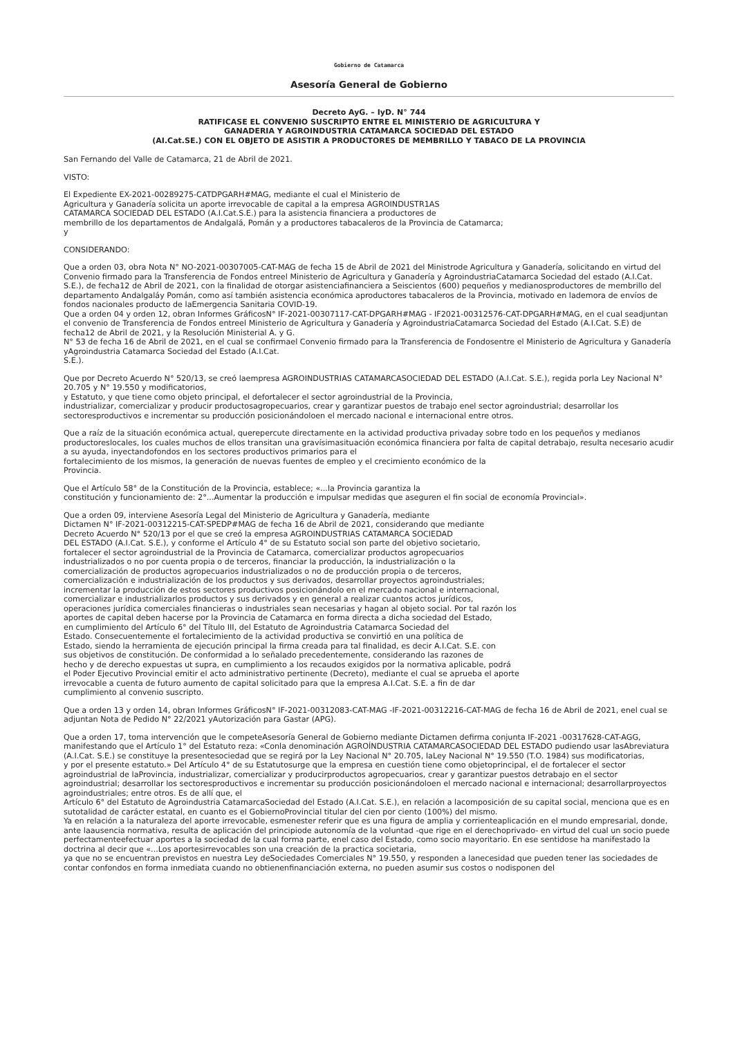Gobierno de Catamarca
Asesoría General de Gobierno
Decreto AyG. – IyD. N° 744
RATIFICASE EL CONVENIO SUSCRIPTO ENTRE EL MINISTERIO DE AGRICULTURA Y
GANADERIA Y AGROINDUSTRIA CATAMARCA SOCIEDAD DEL ESTADO
(AI.Cat.SE.) CON EL OBJETO DE ASISTIR A PRODUCTORES DE MEMBRILLO Y TABACO DE LA PROVINCIA
San Fernando del Valle de Catamarca, 21 de Abril de 2021.
VISTO:
El Expediente EX-2021-00289275-CATDPGARH#MAG, mediante el cual el Ministerio de
Agricultura y Ganadería solicita un aporte irrevocable de capital a la empresa AGROINDUSTR1AS
CATAMARCA SOCIEDAD DEL ESTADO (A.I.Cat.S.E.) para la asistencia financiera a productores de
membrillo de los departamentos de Andalgalá, Pomán y a productores tabacaleros de la Provincia de Catamarca;
y
CONSIDERANDO:
Que a orden 03, obra Nota N° NO-2021-00307005-CAT-MAG de fecha 15 de Abril de 2021 del Ministrode Agricultura y Ganadería, solicitando en virtud del
Convenio firmado para la Transferencia de Fondos entreel Ministerio de Agricultura y Ganadería y AgroindustriaCatamarca Sociedad del estado (A.I.Cat. S.E.), de fecha12 de Abril de 2021, con la finalidad de otorgar asistenciafinanciera a Seiscientos (600) pequeños y medianosproductores de membrillo del departamento Andalgaláy Pomán, como así también asistencia económica aproductores tabacaleros de la Provincia, motivado en lademora de envíos de fondos nacionales producto de laEmergencia Sanitaria COVID-19.
Que a orden 04 y orden 12, obran Informes GráficosN° IF-2021-00307117-CAT-DPGARH#MAG - IF2021-00312576-CAT-DPGARH#MAG, en el cual seadjuntan el convenio de Transferencia de Fondos entreel Ministerio de Agricultura y Ganadería y AgroindustriaCatamarca Sociedad del Estado (A.I.Cat. S.E) de fecha12 de Abril de 2021, y la Resolución Ministerial A. y G.
N° 53 de fecha 16 de Abril de 2021, en el cual se confirmael Convenio firmado para la Transferencia de Fondosentre el Ministerio de Agricultura y Ganadería yAgroindustria Catamarca Sociedad del Estado (A.I.Cat.
S.E.).
Que por Decreto Acuerdo N° 520/13, se creó laempresa AGROINDUSTRIAS CATAMARCASOCIEDAD DEL ESTADO (A.I.Cat. S.E.), regida porla Ley Nacional N° 20.705 y N° 19.550 y modificatorios,
y Estatuto, y que tiene como objeto principal, el defortalecer el sector agroindustrial de la Provincia,
industrializar, comercializar y producir productosagropecuarios, crear y garantizar puestos de trabajo enel sector agroindustrial; desarrollar los sectoresproductivos e incrementar su producción posicionándoloen el mercado nacional e internacional entre otros.
Que a raíz de la situación económica actual, querepercute directamente en la actividad productiva privaday sobre todo en los pequeños y medianos productoreslocales, los cuales muchos de ellos transitan una gravísimasituación económica financiera por falta de capital detrabajo, resulta necesario acudir a su ayuda, inyectandofondos en los sectores productivos primarios para el
fortalecimiento de los mismos, la generación de nuevas fuentes de empleo y el crecimiento económico de la
Provincia.
Que el Artículo 58° de la Constitución de la Provincia, establece; «...la Provincia garantiza la
constitución y funcionamiento de: 2°...Aumentar la producción e impulsar medidas que aseguren el fin social de economía Provincial».
Que a orden 09, interviene Asesoría Legal del Ministerio de Agricultura y Ganadería, mediante
Dictamen N° IF-2021-00312215-CAT-SPEDP#MAG de fecha 16 de Abril de 2021, considerando que mediante
Decreto Acuerdo N° 520/13 por el que se creó la empresa AGROINDUSTRIAS CATAMARCA SOCIEDAD
DEL ESTADO (A.I.Cat. S.E.), y conforme el Artículo 4° de su Estatuto social son parte del objetivo societario,
fortalecer el sector agroindustrial de la Provincia de Catamarca, comercializar productos agropecuarios
industrializados o no por cuenta propia o de terceros, financiar la producción, la industrialización o la
comercialización de productos agropecuarios industrializados o no de producción propia o de terceros,
comercialización e industrialización de los productos y sus derivados, desarrollar proyectos agroindustriales;
incrementar la producción de estos sectores productivos posicionándolo en el mercado nacional e internacional,
comercializar e industrializarlos productos y sus derivados y en general a realizar cuantos actos jurídicos,
operaciones jurídica comerciales financieras o industriales sean necesarias y hagan al objeto social. Por tal razón los
aportes de capital deben hacerse por la Provincia de Catamarca en forma directa a dicha sociedad del Estado,
en cumplimiento del Artículo 6° del Título III, del Estatuto de Agroindustria Catamarca Sociedad del
Estado. Consecuentemente el fortalecimiento de la actividad productiva se convirtió en una política de
Estado, siendo la herramienta de ejecución principal la firma creada para tal finalidad, es decir A.I.Cat. S.E. con
sus objetivos de constitución. De conformidad a lo señalado precedentemente, considerando las razones de
hecho y de derecho expuestas ut supra, en cumplimiento a los recaudos exigidos por la normativa aplicable, podrá
el Poder Ejecutivo Provincial emitir el acto administrativo pertinente (Decreto), mediante el cual se aprueba el aporte
irrevocable a cuenta de futuro aumento de capital solicitado para que la empresa A.I.Cat. S.E. a fin de dar
cumplimiento al convenio suscripto.
Que a orden 13 y orden 14, obran Informes GráficosN° IF-2021-00312083-CAT-MAG -IF-2021-00312216-CAT-MAG de fecha 16 de Abril de 2021, enel cual se adjuntan Nota de Pedido N° 22/2021 yAutorización para Gastar (APG).
Que a orden 17, toma intervención que le competeAsesoría General de Gobierno mediante Dictamen defirma conjunta IF-2021 -00317628-CAT-AGG,
manifestando que el Artículo 1° del Estatuto reza: «Conla denominación AGROÍNDUSTRIA CATAMARCASOCIEDAD DEL ESTADO pudiendo usar lasAbreviatura (A.I.Cat. S.E.) se constituye la presentesociedad que se regirá por la Ley Nacional N° 20.705, laLey Nacional N° 19.550 (T.O. 1984) sus modificatorias,
y por el presente estatuto.» Del Artículo 4° de su Estatutosurge que la empresa en cuestión tiene como objetoprincipal, el de fortalecer el sector agroindustrial de laProvincia, industrializar, comercializar y producirproductos agropecuarios, crear y garantizar puestos detrabajo en el sector agroindustrial; desarrollar los sectoresproductivos e incrementar su producción posicionándoloen el mercado nacional e internacional; desarrollarproyectos agroindustriales; entre otros. Es de allí que, el
Artículo 6° del Estatuto de Agroindustria CatamarcaSociedad del Estado (A.I.Cat. S.E.), en relación a lacomposición de su capital social, menciona que es en sutotalidad de carácter estatal, en cuanto es el GobiernoProvincial titular del cien por ciento (100%) del mismo.
Ya en relación a la naturaleza del aporte irrevocable, esmenester referir que es una figura de amplia y corrienteaplicación en el mundo empresarial, donde, ante laausencia normativa, resulta de aplicación del principiode autonomía de la voluntad -que rige en el derechoprivado- en virtud del cual un socio puede perfectamenteefectuar aportes a la sociedad de la cual forma parte, enel caso del Estado, como socio mayoritario. En ese sentidose ha manifestado la doctrina al decir que «...Los aportesirrevocables son una creación de la practica societaria,
ya que no se encuentran previstos en nuestra Ley deSociedades Comerciales N° 19.550, y responden a lanecesidad que pueden tener las sociedades de contar confondos en forma inmediata cuando no obtienenfinanciación externa, no pueden asumir sus costos o nodisponen del